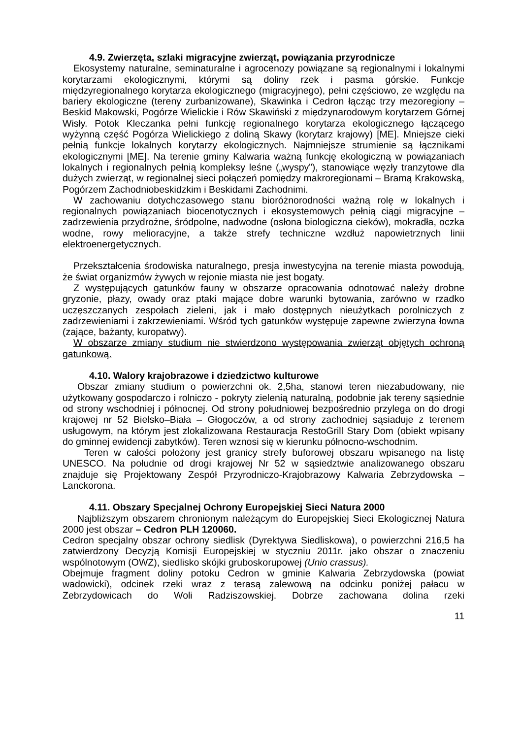4.9. Zwierzęta, szlaki migracyjne zwierząt, powiązania przyrodnicze
Ekosystemy naturalne, seminaturalne i agrocenozy powiązane są regionalnymi i lokalnymi korytarzami ekologicznymi, którymi są doliny rzek i pasma górskie. Funkcje międzyregionalnego korytarza ekologicznego (migracyjnego), pełni częściowo, ze względu na bariery ekologiczne (tereny zurbanizowane), Skawinka i Cedron łącząc trzy mezoregiony – Beskid Makowski, Pogórze Wielickie i Rów Skawiński z międzynarodowym korytarzem Górnej Wisły. Potok Kleczanka pełni funkcję regionalnego korytarza ekologicznego łączącego wyżynną część Pogórza Wielickiego z doliną Skawy (korytarz krajowy) [ME]. Mniejsze cieki pełnią funkcje lokalnych korytarzy ekologicznych. Najmniejsze strumienie są łącznikami ekologicznymi [ME]. Na terenie gminy Kalwaria ważną funkcję ekologiczną w powiązaniach lokalnych i regionalnych pełnią kompleksy leśne („wyspy”), stanowiące węzły tranzytowe dla dużych zwierząt, w regionalnej sieci połączeń pomiędzy makroregionami – Bramą Krakowską, Pogórzem Zachodniobeskidzkim i Beskidami Zachodnimi.
W zachowaniu dotychczasowego stanu bioróżnorodności ważną rolę w lokalnych i regionalnych powiązaniach biocenotycznych i ekosystemowych pełnią ciągi migracyjne – zadrzewienia przydrożne, śródpolne, nadwodne (osłona biologiczna cieków), mokradła, oczka wodne, rowy melioracyjne, a także strefy techniczne wzdłuż napowietrznych linii elektroenergetycznych.
Przekształcenia środowiska naturalnego, presja inwestycyjna na terenie miasta powodują, że świat organizmów żywych w rejonie miasta nie jest bogaty.
Z występujących gatunków fauny w obszarze opracowania odnotować należy drobne gryzonie, płazy, owady oraz ptaki mające dobre warunki bytowania, zarówno w rzadko uczęszczanych zespołach zieleni, jak i mało dostępnych nieużytkach porolniczych z zadrzewieniami i zakrzewieniami. Wśród tych gatunków występuje zapewne zwierzyna łowna (zające, bażanty, kuropatwy).
W obszarze zmiany studium nie stwierdzono występowania zwierząt objętych ochroną gatunkową.
4.10. Walory krajobrazowe i dziedzictwo kulturowe
Obszar zmiany studium o powierzchni ok. 2,5ha, stanowi teren niezabudowany, nie użytkowany gospodarczo i rolniczo - pokryty zielenią naturalną, podobnie jak tereny sąsiednie od strony wschodniej i północnej. Od strony południowej bezpośrednio przylega on do drogi krajowej nr 52 Bielsko–Biała – Głogoczów, a od strony zachodniej sąsiaduje z terenem usługowym, na którym jest zlokalizowana Restauracja RestoGrill Stary Dom (obiekt wpisany do gminnej ewidencji zabytków). Teren wznosi się w kierunku północno-wschodnim.
Teren w całości położony jest granicy strefy buforowej obszaru wpisanego na listę UNESCO. Na południe od drogi krajowej Nr 52 w sąsiedztwie analizowanego obszaru znajduje się Projektowany Zespół Przyrodniczo-Krajobrazowy Kalwaria Zebrzydowska – Lanckorona.
4.11. Obszary Specjalnej Ochrony Europejskiej Sieci Natura 2000
Najbliższym obszarem chronionym należącym do Europejskiej Sieci Ekologicznej Natura 2000 jest obszar – Cedron PLH 120060.
Cedron specjalny obszar ochrony siedlisk (Dyrektywa Siedliskowa), o powierzchni 216,5 ha zatwierdzony Decyzją Komisji Europejskiej w styczniu 2011r. jako obszar o znaczeniu wspólnotowym (OWZ), siedlisko skójki gruboskorupowej (Unio crassus).
Obejmuje fragment doliny potoku Cedron w gminie Kalwaria Zebrzydowska (powiat wadowicki), odcinek rzeki wraz z terasą zalewową na odcinku poniżej pałacu w Zebrzydowicach do Woli Radziszowskiej. Dobrze zachowana dolina rzeki
11